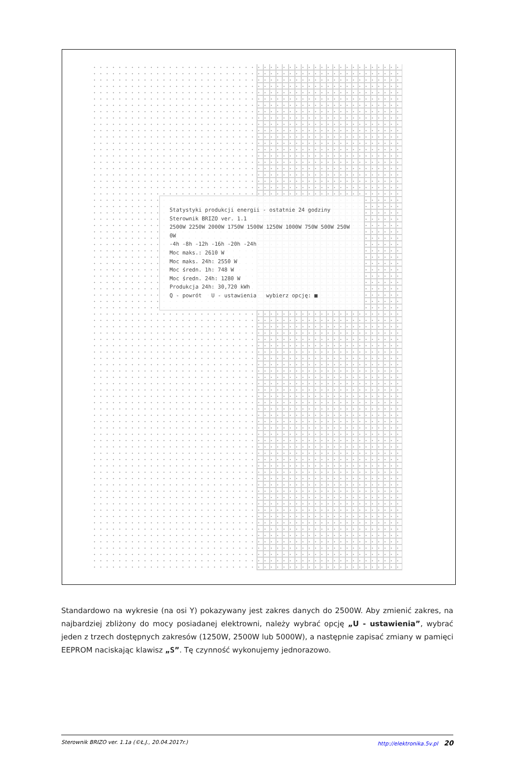Statystyki produkcji energii - ostatnie 24 godziny
Sterownik BRIZO ver. 1.1
2500W 2250W 2000W 1750W 1500W 1250W 1000W 750W 500W 250W 0W
-4h -8h -12h -16h -20h -24h
Moc maks.: 2610 W
Moc maks. 24h: 2550 W
Moc średn. 1h: 748 W
Moc średn. 24h: 1280 W
Produkcja 24h: 30,720 kWh
Q - powrót U - ustawienia wybierz opcję: ■
Standardowo na wykresie (na osi Y) pokazywany jest zakres danych do 2500W. Aby zmienić zakres, na najbardziej zbliżony do mocy posiadanej elektrowni, należy wybrać opcję „U - ustawienia”, wybrać jeden z trzech dostępnych zakresów (1250W, 2500W lub 5000W), a następnie zapisać zmiany w pamięci EEPROM naciskając klawisz „S”. Tę czynność wykonujemy jednorazowo.
Sterownik BRIZO ver. 1.1a (©Ł.J., 20.04.2017r.) http://elektronika.5v.pl 20